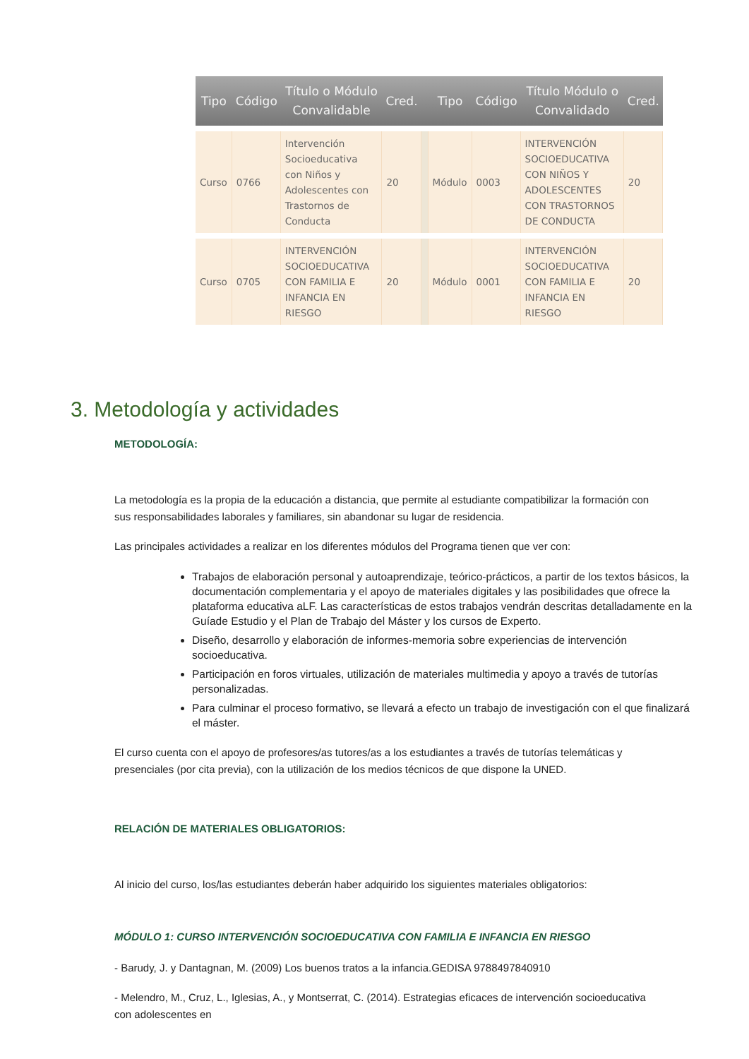| Tipo | Código | Título o Módulo Convalidable | Cred. | | Tipo | Código | Título Módulo o Convalidado | Cred. |
| --- | --- | --- | --- | --- | --- | --- | --- | --- |
| Curso | 0766 | Intervención Socioeducativa con Niños y Adolescentes con Trastornos de Conducta | 20 | | Módulo | 0003 | INTERVENCIÓN SOCIOEDUCATIVA CON NIÑOS Y ADOLESCENTES CON TRASTORNOS DE CONDUCTA | 20 |
| Curso | 0705 | INTERVENCIÓN SOCIOEDUCATIVA CON FAMILIA E INFANCIA EN RIESGO | 20 | | Módulo | 0001 | INTERVENCIÓN SOCIOEDUCATIVA CON FAMILIA E INFANCIA EN RIESGO | 20 |
3. Metodología y actividades
METODOLOGÍA:
La metodología es la propia de la educación a distancia, que permite al estudiante compatibilizar la formación con sus responsabilidades laborales y familiares, sin abandonar su lugar de residencia.
Las principales actividades a realizar en los diferentes módulos del Programa tienen que ver con:
Trabajos de elaboración personal y autoaprendizaje, teórico-prácticos, a partir de los textos básicos, la documentación complementaria y el apoyo de materiales digitales y las posibilidades que ofrece la plataforma educativa aLF. Las características de estos trabajos vendrán descritas detalladamente en la Guíade Estudio y el Plan de Trabajo del Máster y los cursos de Experto.
Diseño, desarrollo y elaboración de informes-memoria sobre experiencias de intervención socioeducativa.
Participación en foros virtuales, utilización de materiales multimedia y apoyo a través de tutorías personalizadas.
Para culminar el proceso formativo, se llevará a efecto un trabajo de investigación con el que finalizará el máster.
El curso cuenta con el apoyo de profesores/as tutores/as a los estudiantes a través de tutorías telemáticas y presenciales (por cita previa), con la utilización de los medios técnicos de que dispone la UNED.
RELACIÓN DE MATERIALES OBLIGATORIOS:
Al inicio del curso, los/las estudiantes deberán haber adquirido los siguientes materiales obligatorios:
MÓDULO 1: CURSO INTERVENCIÓN SOCIOEDUCATIVA CON FAMILIA E INFANCIA EN RIESGO
- Barudy, J. y Dantagnan, M. (2009) Los buenos tratos a la infancia.GEDISA 9788497840910
- Melendro, M., Cruz, L., Iglesias, A., y Montserrat, C. (2014). Estrategias eficaces de intervención socioeducativa con adolescentes en